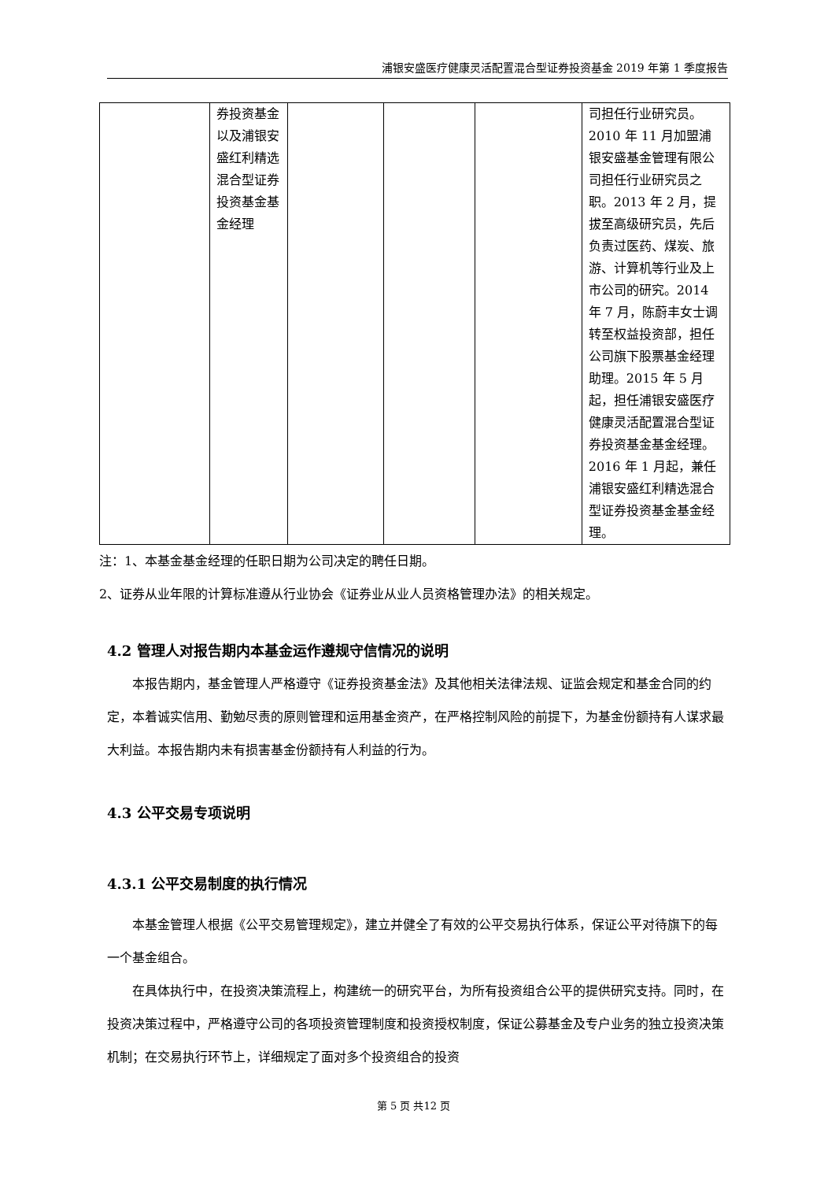浦银安盛医疗健康灵活配置混合型证券投资基金 2019 年第 1 季度报告
| | 券投资基金以及浦银安盛红利精选混合型证券投资基金基金经理 | | | | 司担任行业研究员。2010 年 11 月加盟浦银安盛基金管理有限公司担任行业研究员之职。2013 年 2 月，提拔至高级研究员，先后负责过医药、煤炭、旅游、计算机等行业及上市公司的研究。2014 年 7 月，陈蔚丰女士调转至权益投资部，担任公司旗下股票基金经理助理。2015 年 5 月起，担任浦银安盛医疗健康灵活配置混合型证券投资基金基金经理。2016 年 1 月起，兼任浦银安盛红利精选混合型证券投资基金基金经理。 |
注：1、本基金基金经理的任职日期为公司决定的聘任日期。
2、证券从业年限的计算标准遵从行业协会《证券业从业人员资格管理办法》的相关规定。
4.2 管理人对报告期内本基金运作遵规守信情况的说明
本报告期内，基金管理人严格遵守《证券投资基金法》及其他相关法律法规、证监会规定和基金合同的约定，本着诚实信用、勤勉尽责的原则管理和运用基金资产，在严格控制风险的前提下，为基金份额持有人谋求最大利益。本报告期内未有损害基金份额持有人利益的行为。
4.3 公平交易专项说明
4.3.1 公平交易制度的执行情况
本基金管理人根据《公平交易管理规定》，建立并健全了有效的公平交易执行体系，保证公平对待旗下的每一个基金组合。
在具体执行中，在投资决策流程上，构建统一的研究平台，为所有投资组合公平的提供研究支持。同时，在投资决策过程中，严格遵守公司的各项投资管理制度和投资授权制度，保证公募基金及专户业务的独立投资决策机制；在交易执行环节上，详细规定了面对多个投资组合的投资
第 5 页 共12 页